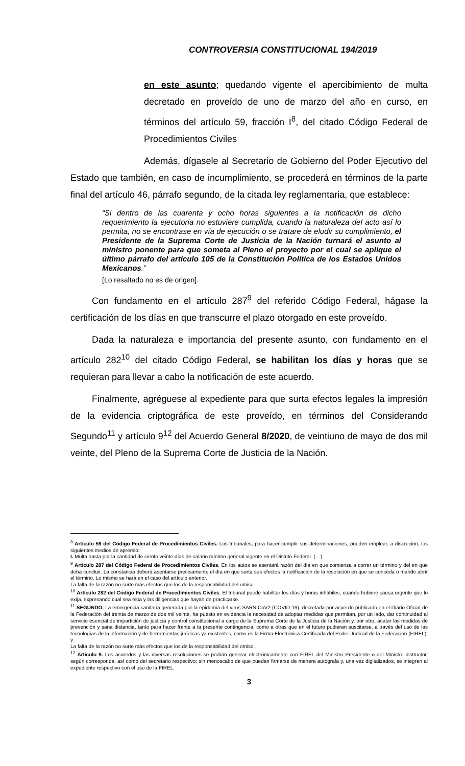CONTROVERSIA CONSTITUCIONAL 194/2019
en este asunto; quedando vigente el apercibimiento de multa decretado en proveído de uno de marzo del año en curso, en términos del artículo 59, fracción I<sup>8</sup>, del citado Código Federal de Procedimientos Civiles
Además, dígasele al Secretario de Gobierno del Poder Ejecutivo del Estado que también, en caso de incumplimiento, se procederá en términos de la parte final del artículo 46, párrafo segundo, de la citada ley reglamentaria, que establece:
“Si dentro de las cuarenta y ocho horas siguientes a la notificación de dicho requerimiento la ejecutoria no estuviere cumplida, cuando la naturaleza del acto así lo permita, no se encontrase en vía de ejecución o se tratare de eludir su cumplimiento, el Presidente de la Suprema Corte de Justicia de la Nación turnará el asunto al ministro ponente para que someta al Pleno el proyecto por el cual se aplique el último párrafo del artículo 105 de la Constitución Política de los Estados Unidos Mexicanos.”
[Lo resaltado no es de origen].
Con fundamento en el artículo 287<sup>9</sup> del referido Código Federal, hágase la certificación de los días en que transcurre el plazo otorgado en este proveído.
Dada la naturaleza e importancia del presente asunto, con fundamento en el artículo 282<sup>10</sup> del citado Código Federal, se habilitan los días y horas que se requieran para llevar a cabo la notificación de este acuerdo.
Finalmente, agréguese al expediente para que surta efectos legales la impresión de la evidencia criptográfica de este proveído, en términos del Considerando Segundo<sup>11</sup> y artículo 9<sup>12</sup> del Acuerdo General 8/2020, de veintiuno de mayo de dos mil veinte, del Pleno de la Suprema Corte de Justicia de la Nación.
<sup>8</sup> Artículo 59 del Código Federal de Procedimientos Civiles. Los tribunales, para hacer cumplir sus determinaciones, pueden emplear, a discreción, los siguientes medios de apremio:
I. Multa hasta por la cantidad de ciento veinte días de salario mínimo general vigente en el Distrito Federal. (…)
<sup>9</sup> Artículo 287 del Código Federal de Procedimientos Civiles. En los autos se asentará razón del día en que comienza a correr un término y del en que deba concluir. La constancia deberá asentarse precisamente el día en que surta sus efectos la notificación de la resolución en que se conceda o mande abrir el término. Lo mismo se hará en el caso del artículo anterior.
La falta de la razón no surte más efectos que los de la responsabilidad del omiso.
<sup>10</sup> Artículo 282 del Código Federal de Procedimientos Civiles. El tribunal puede habilitar los días y horas inhábiles, cuando hubiere causa urgente que lo exija, expresando cual sea ésta y las diligencias que hayan de practicarse.
<sup>11</sup> SEGUNDO. La emergencia sanitaria generada por la epidemia del virus SARS-CoV2 (COVID-19), decretada por acuerdo publicado en el Diario Oficial de la Federación del treinta de marzo de dos mil veinte, ha puesto en evidencia la necesidad de adoptar medidas que permitan, por un lado, dar continuidad al servicio esencial de impartición de justicia y control constitucional a cargo de la Suprema Corte de la Justicia de la Nación y, por otro, acatar las medidas de prevención y sana distancia, tanto para hacer frente a la presente contingencia, como a otras que en el futuro pudieran suscitarse, a través del uso de las tecnologías de la información y de herramientas jurídicas ya existentes, como es la Firma Electrónica Certificada del Poder Judicial de la Federación (FIREL), y.
La falta de la razón no surte más efectos que los de la responsabilidad del omiso.
<sup>12</sup> Artículo 9. Los acuerdos y las diversas resoluciones se podrán generar electrónicamente con FIREL del Ministro Presidente o del Ministro instructor, según corresponda, así como del secretario respectivo; sin menoscabo de que puedan firmarse de manera autógrafa y, una vez digitalizados, se integren al expediente respectivo con el uso de la FIREL.
3